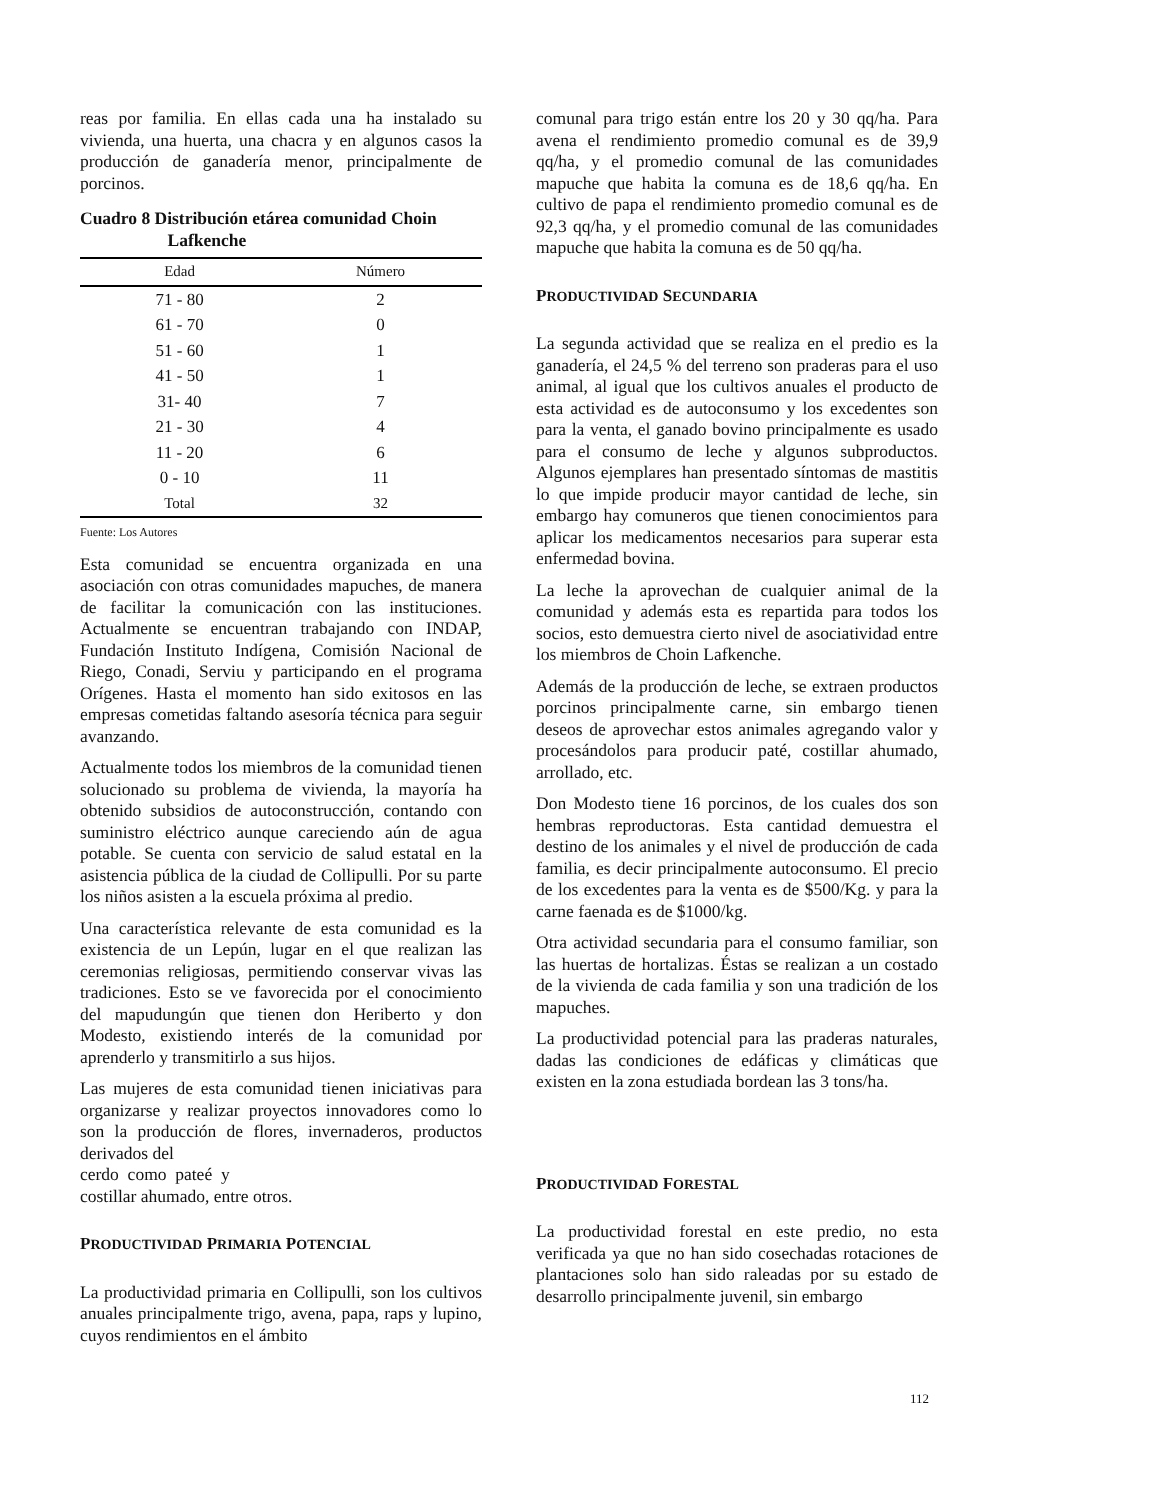reas por familia. En ellas cada una ha instalado su vivienda, una huerta, una chacra y en algunos casos la producción de ganadería menor, principalmente de porcinos.
Cuadro 8 Distribución etárea comunidad Choin
Lafkenche
| Edad | Número |
| --- | --- |
| 71 - 80 | 2 |
| 61 - 70 | 0 |
| 51 - 60 | 1 |
| 41 - 50 | 1 |
| 31- 40 | 7 |
| 21 - 30 | 4 |
| 11 - 20 | 6 |
| 0 - 10 | 11 |
| Total | 32 |
Fuente: Los Autores
Esta comunidad se encuentra organizada en una asociación con otras comunidades mapuches, de manera de facilitar la comunicación con las instituciones. Actualmente se encuentran trabajando con INDAP, Fundación Instituto Indígena, Comisión Nacional de Riego, Conadi, Serviu y participando en el programa Orígenes. Hasta el momento han sido exitosos en las empresas cometidas faltando asesoría técnica para seguir avanzando.
Actualmente todos los miembros de la comunidad tienen solucionado su problema de vivienda, la mayoría ha obtenido subsidios de autoconstrucción, contando con suministro eléctrico aunque careciendo aún de agua potable. Se cuenta con servicio de salud estatal en la asistencia pública de la ciudad de Collipulli. Por su parte los niños asisten a la escuela próxima al predio.
Una característica relevante de esta comunidad es la existencia de un Lepún, lugar en el que realizan las ceremonias religiosas, permitiendo conservar vivas las tradiciones. Esto se ve favorecida por el conocimiento del mapudungún que tienen don Heriberto y don Modesto, existiendo interés de la comunidad por aprenderlo y transmitirlo a sus hijos.
Las mujeres de esta comunidad tienen iniciativas para organizarse y realizar proyectos innovadores como lo son la producción de flores, invernaderos, productos derivados del
cerdo como pateé y
costillar ahumado, entre otros.
PRODUCTIVIDAD PRIMARIA POTENCIAL
La productividad primaria en Collipulli, son los cultivos anuales principalmente trigo, avena, papa, raps y lupino, cuyos rendimientos en el ámbito
comunal para trigo están entre los 20 y 30 qq/ha. Para avena el rendimiento promedio comunal es de 39,9 qq/ha, y el promedio comunal de las comunidades mapuche que habita la comuna es de 18,6 qq/ha. En cultivo de papa el rendimiento promedio comunal es de 92,3 qq/ha, y el promedio comunal de las comunidades mapuche que habita la comuna es de 50 qq/ha.
PRODUCTIVIDAD SECUNDARIA
La segunda actividad que se realiza en el predio es la ganadería, el 24,5 % del terreno son praderas para el uso animal, al igual que los cultivos anuales el producto de esta actividad es de autoconsumo y los excedentes son para la venta, el ganado bovino principalmente es usado para el consumo de leche y algunos subproductos. Algunos ejemplares han presentado síntomas de mastitis lo que impide producir mayor cantidad de leche, sin embargo hay comuneros que tienen conocimientos para aplicar los medicamentos necesarios para superar esta enfermedad bovina.
La leche la aprovechan de cualquier animal de la comunidad y además esta es repartida para todos los socios, esto demuestra cierto nivel de asociatividad entre los miembros de Choin Lafkenche.
Además de la producción de leche, se extraen productos porcinos principalmente carne, sin embargo tienen deseos de aprovechar estos animales agregando valor y procesándolos para producir paté, costillar ahumado, arrollado, etc.
Don Modesto tiene 16 porcinos, de los cuales dos son hembras reproductoras. Esta cantidad demuestra el destino de los animales y el nivel de producción de cada familia, es decir principalmente autoconsumo. El precio de los excedentes para la venta es de $500/Kg. y para la carne faenada es de $1000/kg.
Otra actividad secundaria para el consumo familiar, son las huertas de hortalizas. Éstas se realizan a un costado de la vivienda de cada familia y son una tradición de los mapuches.
La productividad potencial para las praderas naturales, dadas las condiciones de edáficas y climáticas que existen en la zona estudiada bordean las 3 tons/ha.
PRODUCTIVIDAD FORESTAL
La productividad forestal en este predio, no esta verificada ya que no han sido cosechadas rotaciones de plantaciones solo han sido raleadas por su estado de desarrollo principalmente juvenil, sin embargo
112